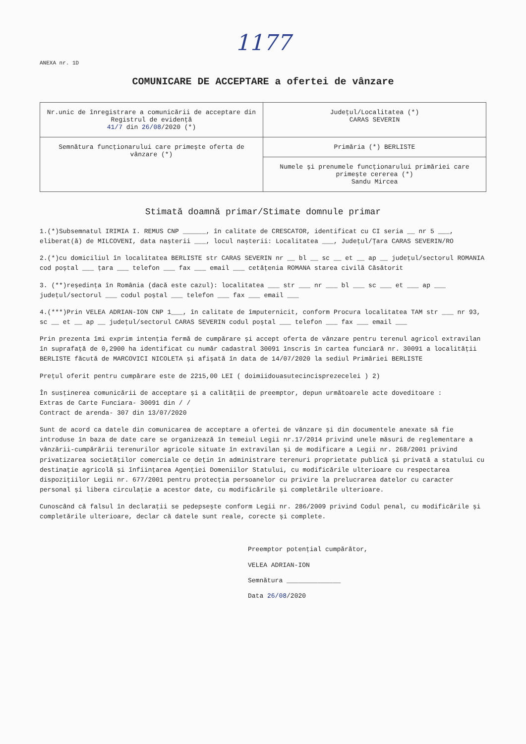1177
ANEXA nr. 1D
COMUNICARE DE ACCEPTARE a ofertei de vânzare
| Nr.unic de înregistrare a comunicării de acceptare din Registrul de evidență 41/7 din 26/08 /2020 (*) | Județul/Localitatea (*) CARAS SEVERIN |
| Semnătura funcționarului care primește oferta de vânzare (*) | Primăria (*) BERLISTE |
| | Numele și prenumele funcționarului primăriei care primește cererea (*) Sandu Mircea |
Stimată doamnă primar/Stimate domnule primar
1.(*)Subsemnatul IRIMIA I. REMUS CNP ______, în calitate de CRESCATOR, identificat cu CI seria __ nr 5 ___, eliberat(ă) de MILCOVENI, data nașterii ___, locul nașterii: Localitatea ___, Județul/Țara CARAS SEVERIN/RO
2.(*)cu domiciliul în localitatea BERLISTE str CARAS SEVERIN nr __ bl __ sc __ et __ ap __ județul/sectorul ROMANIA cod poștal ___ țara ___ telefon ___ fax ___ email ___ cetățenia ROMANA starea civilă Căsătorit
3. (**)reședința în România (dacă este cazul): localitatea ___ str ___ nr ___ bl ___ sc ___ et ___ ap ___ județul/sectorul ___ codul poștal ___ telefon ___ fax ___ email ___
4.(***)Prin VELEA ADRIAN-ION CNP 1___, în calitate de împuternicit, conform Procura localitatea TAM str ___ nr 93, sc __ et __ ap __ județul/sectorul CARAS SEVERIN codul poștal ___ telefon ___ fax ___ email ___
Prin prezenta îmi exprim intenția fermă de cumpărare și accept oferta de vânzare pentru terenul agricol extravilan în suprafață de 0,2900 ha identificat cu număr cadastral 30091 înscris în cartea funciară nr. 30091 a localității BERLISTE făcută de MARCOVICI NICOLETA și afișată în data de 14/07/2020 la sediul Primăriei BERLISTE
Prețul oferit pentru cumpărare este de 2215,00 LEI ( doimiidouasutecincisprezecelei ) 2)
În susținerea comunicării de acceptare și a calității de preemptor, depun următoarele acte doveditoare :
Extras de Carte Funciara- 30091 din / /
Contract de arenda- 307 din 13/07/2020
Sunt de acord ca datele din comunicarea de acceptare a ofertei de vânzare și din documentele anexate să fie introduse în baza de date care se organizează în temeiul Legii nr.17/2014 privind unele măsuri de reglementare a vânzării-cumpărării terenurilor agricole situate în extravilan și de modificare a Legii nr. 268/2001 privind privatizarea societăților comerciale ce dețin în administrare terenuri proprietate publică și privată a statului cu destinație agricolă și înființarea Agenției Domeniilor Statului, cu modificările ulterioare cu respectarea dispozițiilor Legii nr. 677/2001 pentru protecția persoanelor cu privire la prelucrarea datelor cu caracter personal și libera circulație a acestor date, cu modificările și completările ulterioare.
Cunoscând că falsul în declarații se pedepsește conform Legii nr. 286/2009 privind Codul penal, cu modificările și completările ulterioare, declar că datele sunt reale, corecte și complete.
Preemptor potențial cumpărător,
VELEA ADRIAN-ION
Semnătura ______________
Data 26/08/2020